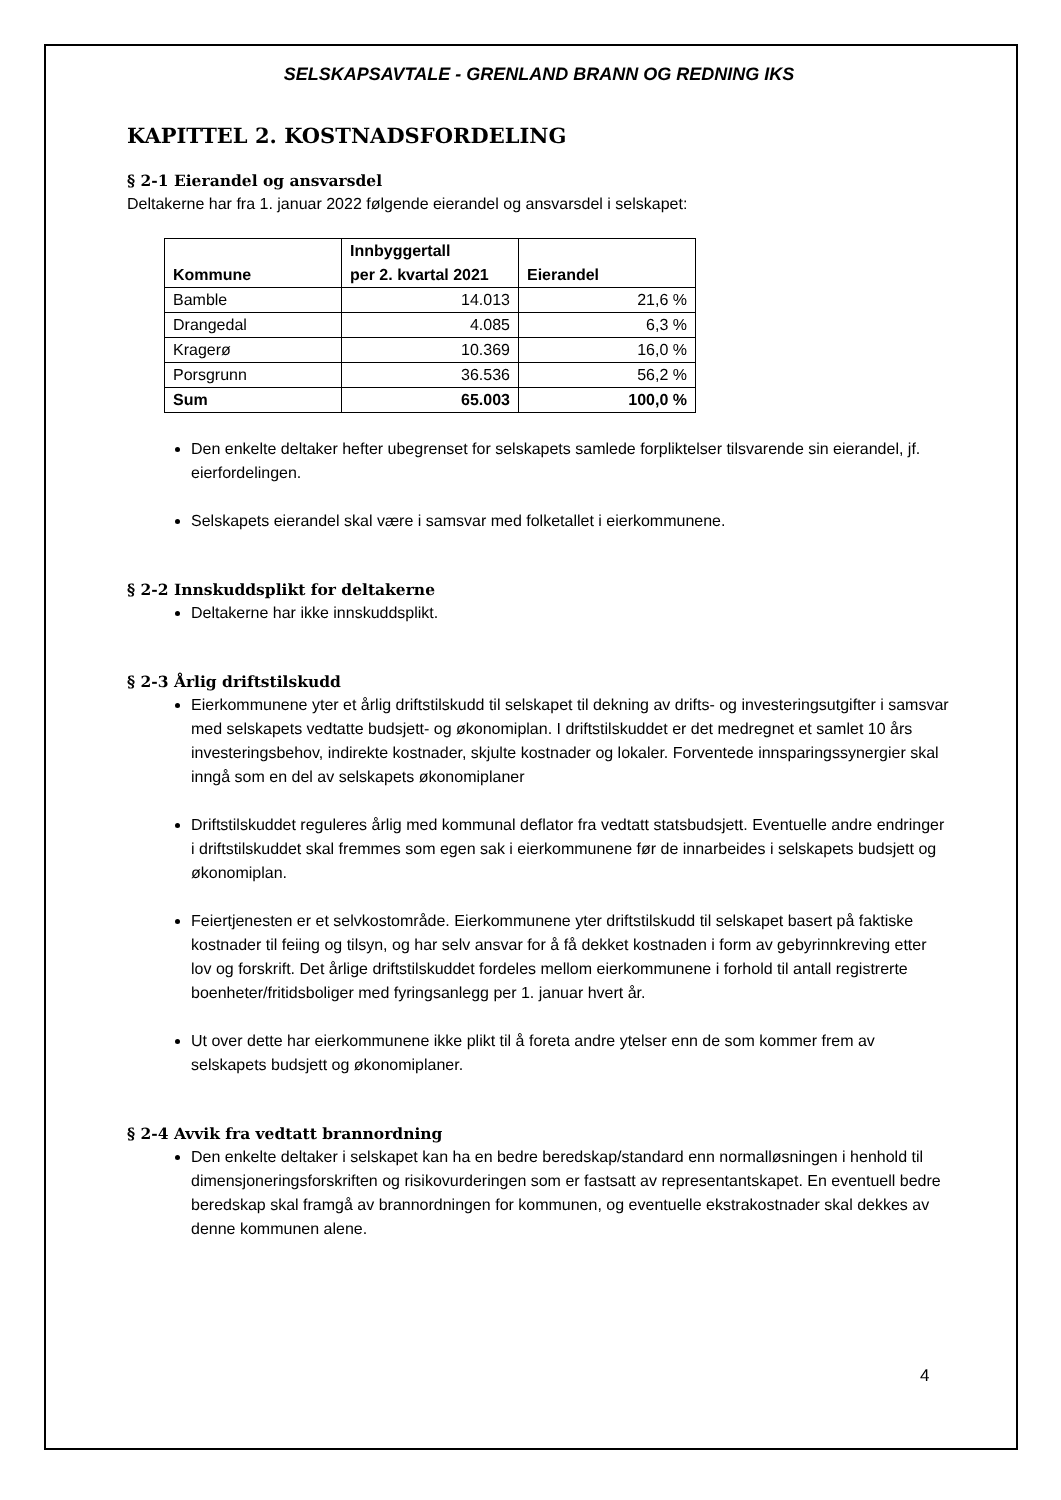SELSKAPSAVTALE - GRENLAND BRANN OG REDNING IKS
KAPITTEL 2. KOSTNADSFORDELING
§ 2-1 Eierandel og ansvarsdel
Deltakerne har fra 1. januar 2022 følgende eierandel og ansvarsdel i selskapet:
| Kommune | Innbyggertall per 2. kvartal 2021 | Eierandel |
| --- | --- | --- |
| Bamble | 14.013 | 21,6 % |
| Drangedal | 4.085 | 6,3 % |
| Kragerø | 10.369 | 16,0 % |
| Porsgrunn | 36.536 | 56,2 % |
| Sum | 65.003 | 100,0 % |
Den enkelte deltaker hefter ubegrenset for selskapets samlede forpliktelser tilsvarende sin eierandel, jf. eierfordelingen.
Selskapets eierandel skal være i samsvar med folketallet i eierkommunene.
§ 2-2 Innskuddsplikt for deltakerne
Deltakerne har ikke innskuddsplikt.
§ 2-3 Årlig driftstilskudd
Eierkommunene yter et årlig driftstilskudd til selskapet til dekning av drifts- og investeringsutgifter i samsvar med selskapets vedtatte budsjett- og økonomiplan. I driftstilskuddet er det medregnet et samlet 10 års investeringsbehov, indirekte kostnader, skjulte kostnader og lokaler. Forventede innsparingssynergier skal inngå som en del av selskapets økonomiplaner
Driftstilskuddet reguleres årlig med kommunal deflator fra vedtatt statsbudsjett. Eventuelle andre endringer i driftstilskuddet skal fremmes som egen sak i eierkommunene før de innarbeides i selskapets budsjett og økonomiplan.
Feiertjenesten er et selvkostområde. Eierkommunene yter driftstilskudd til selskapet basert på faktiske kostnader til feiing og tilsyn, og har selv ansvar for å få dekket kostnaden i form av gebyrinnkreving etter lov og forskrift. Det årlige driftstilskuddet fordeles mellom eierkommunene i forhold til antall registrerte boenheter/fritidsboliger med fyringsanlegg per 1. januar hvert år.
Ut over dette har eierkommunene ikke plikt til å foreta andre ytelser enn de som kommer frem av selskapets budsjett og økonomiplaner.
§ 2-4 Avvik fra vedtatt brannordning
Den enkelte deltaker i selskapet kan ha en bedre beredskap/standard enn normalløsningen i henhold til dimensjoneringsforskriften og risikovurderingen som er fastsatt av representantskapet. En eventuell bedre beredskap skal framgå av brannordningen for kommunen, og eventuelle ekstrakostnader skal dekkes av denne kommunen alene.
4